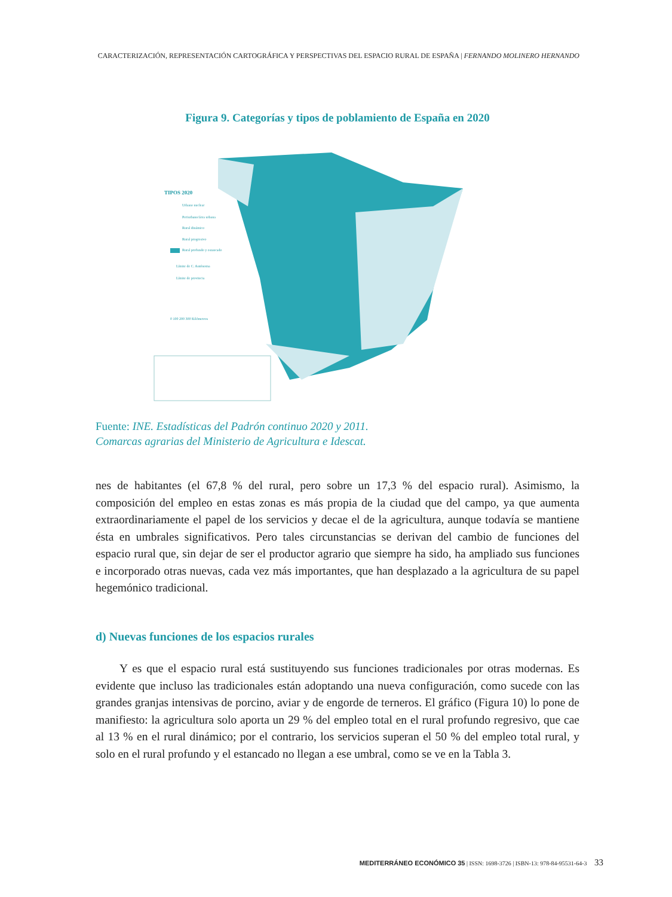CARACTERIZACIÓN, REPRESENTACIÓN CARTOGRÁFICA Y PERSPECTIVAS DEL ESPACIO RURAL DE ESPAÑA | FERNANDO MOLINERO HERNANDO
Figura 9. Categorías y tipos de poblamiento de España en 2020
TIPOS 2020
Urbano nuclear
Periurbano/área urbana
Rural dinámico
Rural progresivo
Rural profundo y estancado
Límite de C. Autónoma
Límite de provincia
0 100 200 300 Kilómetros
Fuente: INE. Estadísticas del Padrón continuo 2020 y 2011.
Comarcas agrarias del Ministerio de Agricultura e Idescat.
nes de habitantes (el 67,8 % del rural, pero sobre un 17,3 % del espacio rural). Asimismo, la composición del empleo en estas zonas es más propia de la ciudad que del campo, ya que aumenta extraordinariamente el papel de los servicios y decae el de la agricultura, aunque todavía se mantiene ésta en umbrales significativos. Pero tales circunstancias se derivan del cambio de funciones del espacio rural que, sin dejar de ser el productor agrario que siempre ha sido, ha ampliado sus funciones e incorporado otras nuevas, cada vez más importantes, que han desplazado a la agricultura de su papel hegemónico tradicional.
d) Nuevas funciones de los espacios rurales
Y es que el espacio rural está sustituyendo sus funciones tradicionales por otras modernas. Es evidente que incluso las tradicionales están adoptando una nueva configuración, como sucede con las grandes granjas intensivas de porcino, aviar y de engorde de terneros. El gráfico (Figura 10) lo pone de manifiesto: la agricultura solo aporta un 29 % del empleo total en el rural profundo regresivo, que cae al 13 % en el rural dinámico; por el contrario, los servicios superan el 50 % del empleo total rural, y solo en el rural profundo y el estancado no llegan a ese umbral, como se ve en la Tabla 3.
MEDITERRÁNEO ECONÓMICO 35 | ISSN: 1698-3726 | ISBN-13: 978-84-95531-64-3 33